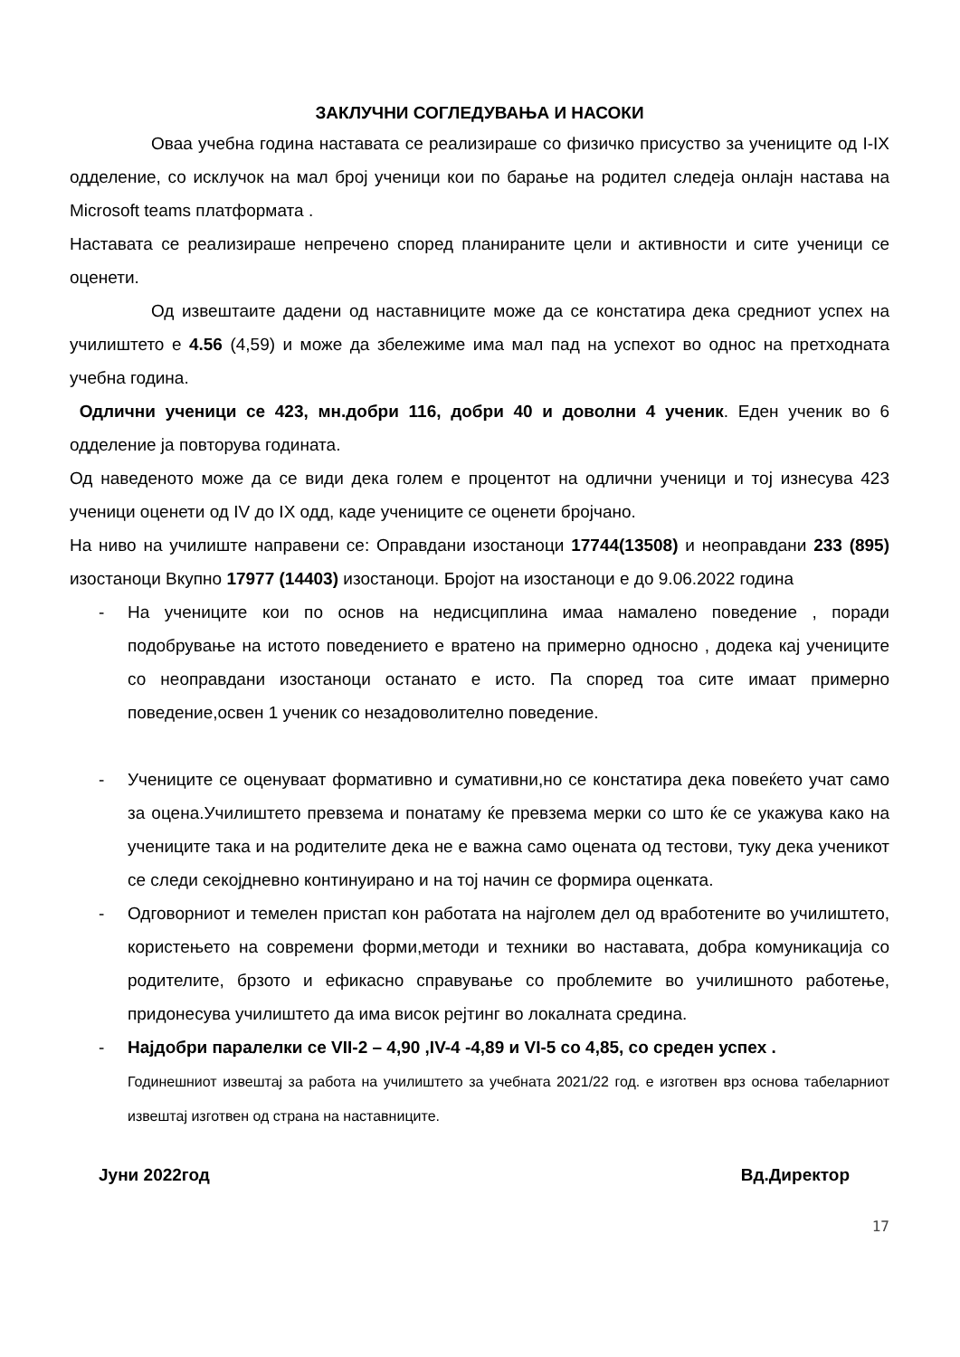ЗАКЛУЧНИ СОГЛЕДУВАЊА И НАСОКИ
Оваа учебна година наставата се реализираше со физичко присуство за учениците од I-IX одделение, со исклучок на мал број ученици кои по барање на родител следеја онлајн настава на Microsoft teams платформата .
Наставата се реализираше непречено според планираните цели и активности и сите ученици се оценети.
Од извештаите дадени од наставниците може да се констатира дека средниот успех на училиштето е 4.56 (4,59) и може да збележиме има мал пад на успехот во однос на претходната учебна година.
Одлични ученици се 423, мн.добри 116, добри 40 и доволни 4 ученик. Еден ученик во 6 одделение ја повторува годината.
Од наведеното може да се види дека голем е процентот на одлични ученици и тој изнесува 423 ученици оценети од IV до IX одд, каде учениците се оценети бројчано.
На ниво на училиште направени се: Оправдани изостаноци 17744(13508) и неоправдани 233 (895) изостаноци Вкупно 17977 (14403) изостаноци. Бројот на изостаноци е до 9.06.2022 година
- На учениците кои по основ на недисциплина имаа намалено поведение , поради подобрување на истото поведението е вратено на примерно односно , додека кај учениците со неоправдани изостаноци останато е исто. Па според тоа сите имаат примерно поведение,освен 1 ученик со незадоволително поведение.
- Учениците се оценуваат формативно и сумативни,но се констатира дека повеќето учат само за оцена.Училиштето превзема и понатаму ќе превзема мерки со што ќе се укажува како на учениците така и на родителите дека не е важна само оцената од тестови, туку дека ученикот се следи секојдневно континуирано и на тој начин се формира оценката.
- Одговорниот и темелен пристап кон работата на најголем дел од вработените во училиштето, користењето на современи форми,методи и техники во наставата, добра комуникација со родителите, брзото и ефикасно справување со проблемите во училишното работење, придонесува училиштето да има висок рејтинг во локалната средина.
- Најдобри паралелки се VII-2 – 4,90 ,IV-4 -4,89 и VI-5 со 4,85, со среден успех .
Годинешниот извештај за работа на училиштето за учебната 2021/22 год. е изготвен врз основа табеларниот извештај изготвен од страна на наставниците.
Јуни 2022год Вд.Директор
17